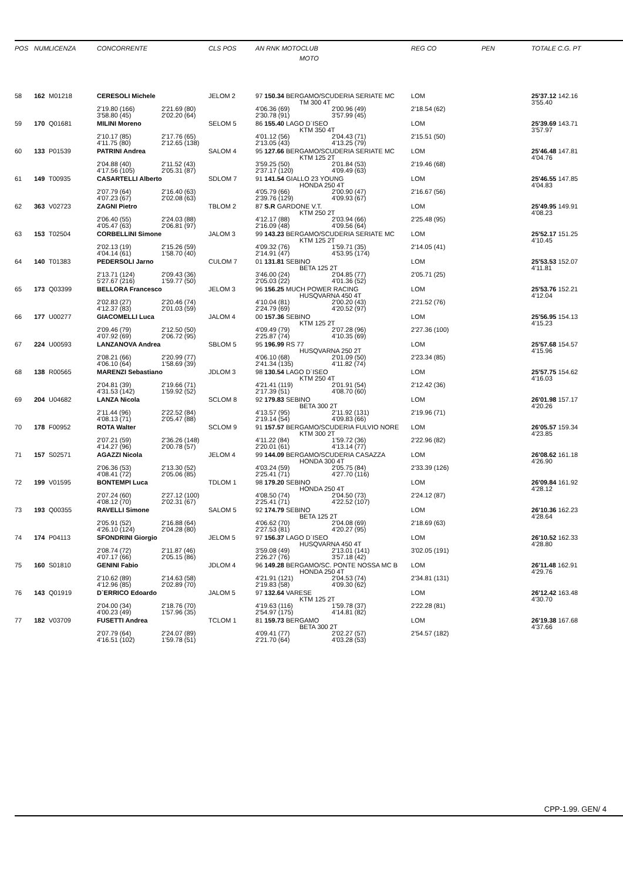| POS | NUM | LICENZA | CONCORRENTE | CLS POS | AN RNK MOTOCLUB | | REG CO | PEN | TOTALE C.G. PT |
| --- | --- | --- | --- | --- | --- | --- | --- | --- | --- |
| | | | | | MOTO | | | | |
| 58 | 162 | M01218 | CERESOLI Michele | | JELOM 2 | 97 150.34 BERGAMO/SCUDERIA SERIATE MC | | LOM | | 25'37.12 142.16 |
| | | | | | | TM 300 4T | | | | 3'55.40 |
| | | | 2'19.80 (166) | 2'21.69 (80) | | 4'06.36 (69) | 2'00.96 (49) | 2'18.54 (62) | | |
| | | | 3'58.80 (45) | 2'02.20 (64) | | 2'30.78 (91) | 3'57.99 (45) | | | |
| 59 | 170 | Q01681 | MILINI Moreno | | SELOM 5 | 86 155.40 LAGO D`ISEO | | LOM | | 25'39.69 143.71 |
| | | | | | | KTM 350 4T | | | | 3'57.97 |
| | | | 2'10.17 (85) | 2'17.76 (65) | | 4'01.12 (56) | 2'04.43 (71) | 2'15.51 (50) | | |
| | | | 4'11.75 (80) | 2'12.65 (138) | | 2'13.05 (43) | 4'13.25 (79) | | | |
| 60 | 133 | P01539 | PATRINI Andrea | | SALOM 4 | 95 127.66 BERGAMO/SCUDERIA SERIATE MC | | LOM | | 25'46.48 147.81 |
| | | | | | | KTM 125 2T | | | | 4'04.76 |
| | | | 2'04.88 (40) | 2'11.52 (43) | | 3'59.25 (50) | 2'01.84 (53) | 2'19.46 (68) | | |
| | | | 4'17.56 (105) | 2'05.31 (87) | | 2'37.17 (120) | 4'09.49 (63) | | | |
| 61 | 149 | T00935 | CASARTELLI Alberto | | SDLOM 7 | 91 141.54 GIALLO 23 YOUNG | | LOM | | 25'46.55 147.85 |
| | | | | | | HONDA 250 4T | | | | 4'04.83 |
| | | | 2'07.79 (64) | 2'16.40 (63) | | 4'05.79 (66) | 2'00.90 (47) | 2'16.67 (56) | | |
| | | | 4'07.23 (67) | 2'02.08 (63) | | 2'39.76 (129) | 4'09.93 (67) | | | |
| 62 | 363 | V02723 | ZAGNI Pietro | | TBLOM 2 | 87 S.R GARDONE V.T. | | LOM | | 25'49.95 149.91 |
| | | | | | | KTM 250 2T | | | | 4'08.23 |
| | | | 2'06.40 (55) | 2'24.03 (88) | | 4'12.17 (88) | 2'03.94 (66) | 2'25.48 (95) | | |
| | | | 4'05.47 (63) | 2'06.81 (97) | | 2'16.09 (48) | 4'09.56 (64) | | | |
| 63 | 153 | T02504 | CORBELLINI Simone | | JALOM 3 | 99 143.23 BERGAMO/SCUDERIA SERIATE MC | | LOM | | 25'52.17 151.25 |
| | | | | | | KTM 125 2T | | | | 4'10.45 |
| | | | 2'02.13 (19) | 2'15.26 (59) | | 4'09.32 (76) | 1'59.71 (35) | 2'14.05 (41) | | |
| | | | 4'04.14 (61) | 1'58.70 (40) | | 2'14.91 (47) | 4'53.95 (174) | | | |
| 64 | 140 | T01383 | PEDERSOLI Jarno | | CULOM 7 | 01 131.81 SEBINO | | LOM | | 25'53.53 152.07 |
| | | | | | | BETA 125 2T | | | | 4'11.81 |
| | | | 2'13.71 (124) | 2'09.43 (36) | | 3'46.00 (24) | 2'04.85 (77) | 2'05.71 (25) | | |
| | | | 5'27.67 (216) | 1'59.77 (50) | | 2'05.03 (22) | 4'01.36 (52) | | | |
| 65 | 173 | Q03399 | BELLORA Francesco | | JELOM 3 | 96 156.25 MUCH POWER RACING | | LOM | | 25'53.76 152.21 |
| | | | | | | HUSQVARNA 450 4T | | | | 4'12.04 |
| | | | 2'02.83 (27) | 2'20.46 (74) | | 4'10.04 (81) | 2'00.20 (43) | 2'21.52 (76) | | |
| | | | 4'12.37 (83) | 2'01.03 (59) | | 2'24.79 (69) | 4'20.52 (97) | | | |
| 66 | 177 | U00277 | GIACOMELLI Luca | | JALOM 4 | 00 157.36 SEBINO | | LOM | | 25'56.95 154.13 |
| | | | | | | KTM 125 2T | | | | 4'15.23 |
| | | | 2'09.46 (79) | 2'12.50 (50) | | 4'09.49 (79) | 2'07.28 (96) | 2'27.36 (100) | | |
| | | | 4'07.92 (69) | 2'06.72 (95) | | 2'25.87 (74) | 4'10.35 (69) | | | |
| 67 | 224 | U00593 | LANZANOVA Andrea | | SBLOM 5 | 95 196.99 RS 77 | | LOM | | 25'57.68 154.57 |
| | | | | | | HUSQVARNA 250 2T | | | | 4'15.96 |
| | | | 2'08.21 (66) | 2'20.99 (77) | | 4'06.10 (68) | 2'01.09 (50) | 2'23.34 (85) | | |
| | | | 4'06.10 (64) | 1'58.69 (39) | | 2'41.34 (135) | 4'11.82 (74) | | | |
| 68 | 138 | R00565 | MARENZI Sebastiano | | JDLOM 3 | 98 130.54 LAGO D`ISEO | | LOM | | 25'57.75 154.62 |
| | | | | | | KTM 250 4T | | | | 4'16.03 |
| | | | 2'04.81 (39) | 2'19.66 (71) | | 4'21.41 (119) | 2'01.91 (54) | 2'12.42 (36) | | |
| | | | 4'31.53 (142) | 1'59.92 (52) | | 2'17.39 (51) | 4'08.70 (60) | | | |
| 69 | 204 | U04682 | LANZA Nicola | | SCLOM 8 | 92 179.83 SEBINO | | LOM | | 26'01.98 157.17 |
| | | | | | | BETA 300 2T | | | | 4'20.26 |
| | | | 2'11.44 (96) | 2'22.52 (84) | | 4'13.57 (95) | 2'11.92 (131) | 2'19.96 (71) | | |
| | | | 4'08.13 (71) | 2'05.47 (88) | | 2'19.14 (54) | 4'09.83 (66) | | | |
| 70 | 178 | F00952 | ROTA Walter | | SCLOM 9 | 91 157.57 BERGAMO/SCUDERIA FULVIO NORE | | LOM | | 26'05.57 159.34 |
| | | | | | | KTM 300 2T | | | | 4'23.85 |
| | | | 2'07.21 (59) | 2'36.26 (148) | | 4'11.22 (84) | 1'59.72 (36) | 2'22.96 (82) | | |
| | | | 4'14.27 (96) | 2'00.78 (57) | | 2'20.01 (61) | 4'13.14 (77) | | | |
| 71 | 157 | S02571 | AGAZZI Nicola | | JELOM 4 | 99 144.09 BERGAMO/SCUDERIA CASAZZA | | LOM | | 26'08.62 161.18 |
| | | | | | | HONDA 300 4T | | | | 4'26.90 |
| | | | 2'06.36 (53) | 2'13.30 (52) | | 4'03.24 (59) | 2'05.75 (84) | 2'33.39 (126) | | |
| | | | 4'08.41 (72) | 2'05.06 (85) | | 2'25.41 (71) | 4'27.70 (116) | | | |
| 72 | 199 | V01595 | BONTEMPI Luca | | TDLOM 1 | 98 179.20 SEBINO | | LOM | | 26'09.84 161.92 |
| | | | | | | HONDA 250 4T | | | | 4'28.12 |
| | | | 2'07.24 (60) | 2'27.12 (100) | | 4'08.50 (74) | 2'04.50 (73) | 2'24.12 (87) | | |
| | | | 4'08.12 (70) | 2'02.31 (67) | | 2'25.41 (71) | 4'22.52 (107) | | | |
| 73 | 193 | Q00355 | RAVELLI Simone | | SALOM 5 | 92 174.79 SEBINO | | LOM | | 26'10.36 162.23 |
| | | | | | | BETA 125 2T | | | | 4'28.64 |
| | | | 2'05.91 (52) | 2'16.88 (64) | | 4'06.62 (70) | 2'04.08 (69) | 2'18.69 (63) | | |
| | | | 4'26.10 (124) | 2'04.28 (80) | | 2'27.53 (81) | 4'20.27 (95) | | | |
| 74 | 174 | P04113 | SFONDRINI Giorgio | | JELOM 5 | 97 156.37 LAGO D`ISEO | | LOM | | 26'10.52 162.33 |
| | | | | | | HUSQVARNA 450 4T | | | | 4'28.80 |
| | | | 2'08.74 (72) | 2'11.87 (46) | | 3'59.08 (49) | 2'13.01 (141) | 3'02.05 (191) | | |
| | | | 4'07.17 (66) | 2'05.15 (86) | | 2'26.27 (76) | 3'57.18 (42) | | | |
| 75 | 160 | S01810 | GENINI Fabio | | JDLOM 4 | 96 149.28 BERGAMO/SC. PONTE NOSSA MC B | | LOM | | 26'11.48 162.91 |
| | | | | | | HONDA 250 4T | | | | 4'29.76 |
| | | | 2'10.62 (89) | 2'14.63 (58) | | 4'21.91 (121) | 2'04.53 (74) | 2'34.81 (131) | | |
| | | | 4'12.96 (85) | 2'02.89 (70) | | 2'19.83 (58) | 4'09.30 (62) | | | |
| 76 | 143 | Q01919 | D`ERRICO Edoardo | | JALOM 5 | 97 132.64 VARESE | | LOM | | 26'12.42 163.48 |
| | | | | | | KTM 125 2T | | | | 4'30.70 |
| | | | 2'04.00 (34) | 2'18.76 (70) | | 4'19.63 (116) | 1'59.78 (37) | 2'22.28 (81) | | |
| | | | 4'00.23 (49) | 1'57.96 (35) | | 2'54.97 (175) | 4'14.81 (82) | | | |
| 77 | 182 | V03709 | FUSETTI Andrea | | TCLOM 1 | 81 159.73 BERGAMO | | LOM | | 26'19.38 167.68 |
| | | | | | | BETA 300 2T | | | | 4'37.66 |
| | | | 2'07.79 (64) | 2'24.07 (89) | | 4'09.41 (77) | 2'02.27 (57) | 2'54.57 (182) | | |
| | | | 4'16.51 (102) | 1'59.78 (51) | | 2'21.70 (64) | 4'03.28 (53) | | | |
CPP-1.99. GEN/ 4